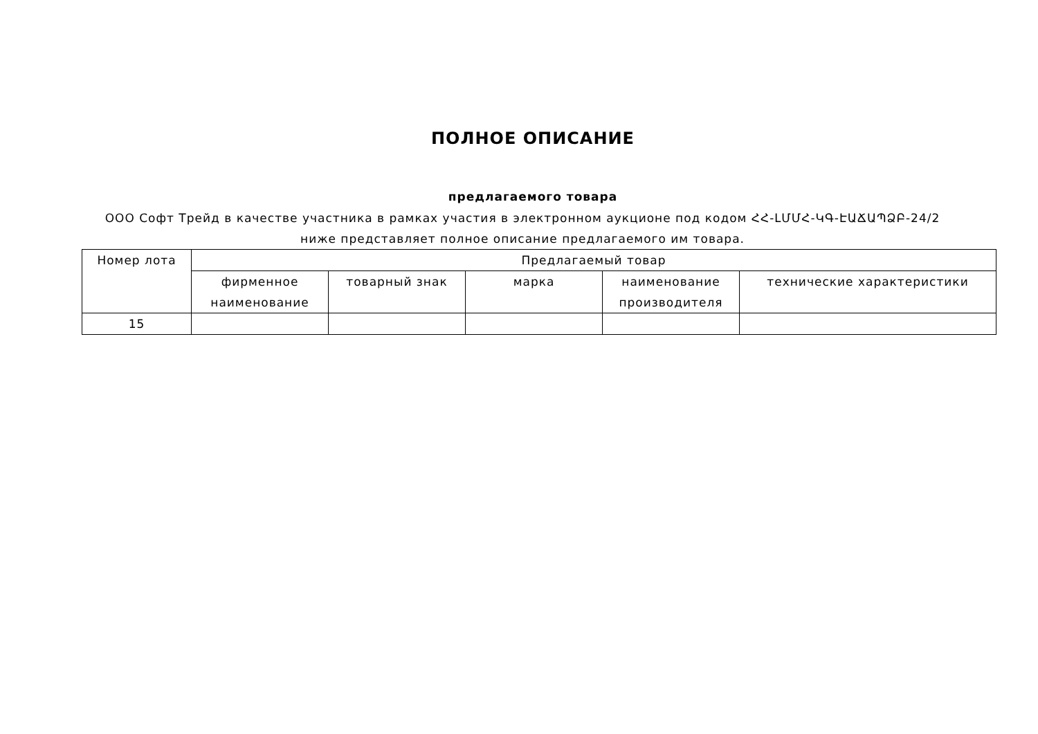ПОЛНОЕ ОПИСАНИЕ
предлагаемого товара
ООО Софт Трейд в качестве участника в рамках участия в электронном аукционе под кодом ՀՀ-ԼՄՄՀ-ԿԳ-ԷԱՃԱՊՁԲ-24/2 ниже представляет полное описание предлагаемого им товара.
| Номер лота | Предлагаемый товар | | | | |
| --- | --- | --- | --- | --- | --- |
| | фирменное наименование | товарный знак | марка | наименование производителя | технические характеристики |
| 15 | | | | | |